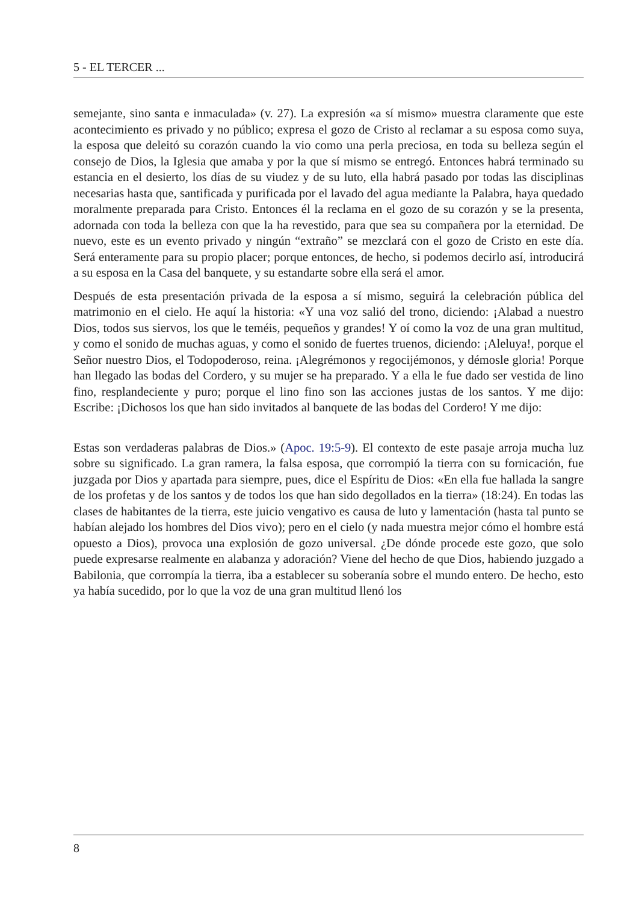5 - EL TERCER ...
semejante, sino santa e inmaculada» (v. 27). La expresión «a sí mismo» muestra claramente que este acontecimiento es privado y no público; expresa el gozo de Cristo al reclamar a su esposa como suya, la esposa que deleitó su corazón cuando la vio como una perla preciosa, en toda su belleza según el consejo de Dios, la Iglesia que amaba y por la que sí mismo se entregó. Entonces habrá terminado su estancia en el desierto, los días de su viudez y de su luto, ella habrá pasado por todas las disciplinas necesarias hasta que, santificada y purificada por el lavado del agua mediante la Palabra, haya quedado moralmente preparada para Cristo. Entonces él la reclama en el gozo de su corazón y se la presenta, adornada con toda la belleza con que la ha revestido, para que sea su compañera por la eternidad. De nuevo, este es un evento privado y ningún “extraño” se mezclará con el gozo de Cristo en este día. Será enteramente para su propio placer; porque entonces, de hecho, si podemos decirlo así, introducirá a su esposa en la Casa del banquete, y su estandarte sobre ella será el amor.
Después de esta presentación privada de la esposa a sí mismo, seguirá la celebración pública del matrimonio en el cielo. He aquí la historia: «Y una voz salió del trono, diciendo: ¡Alabad a nuestro Dios, todos sus siervos, los que le teméis, pequeños y grandes! Y oí como la voz de una gran multitud, y como el sonido de muchas aguas, y como el sonido de fuertes truenos, diciendo: ¡Aleluya!, porque el Señor nuestro Dios, el Todopoderoso, reina. ¡Alegrémonos y regocijémonos, y démosle gloria! Porque han llegado las bodas del Cordero, y su mujer se ha preparado. Y a ella le fue dado ser vestida de lino fino, resplandeciente y puro; porque el lino fino son las acciones justas de los santos. Y me dijo: Escribe: ¡Dichosos los que han sido invitados al banquete de las bodas del Cordero! Y me dijo:
Estas son verdaderas palabras de Dios.» (Apoc. 19:5-9). El contexto de este pasaje arroja mucha luz sobre su significado. La gran ramera, la falsa esposa, que corrompió la tierra con su fornicación, fue juzgada por Dios y apartada para siempre, pues, dice el Espíritu de Dios: «En ella fue hallada la sangre de los profetas y de los santos y de todos los que han sido degollados en la tierra» (18:24). En todas las clases de habitantes de la tierra, este juicio vengativo es causa de luto y lamentación (hasta tal punto se habían alejado los hombres del Dios vivo); pero en el cielo (y nada muestra mejor cómo el hombre está opuesto a Dios), provoca una explosión de gozo universal. ¿De dónde procede este gozo, que solo puede expresarse realmente en alabanza y adoración? Viene del hecho de que Dios, habiendo juzgado a Babilonia, que corrompía la tierra, iba a establecer su soberanía sobre el mundo entero. De hecho, esto ya había sucedido, por lo que la voz de una gran multitud llenó los
8